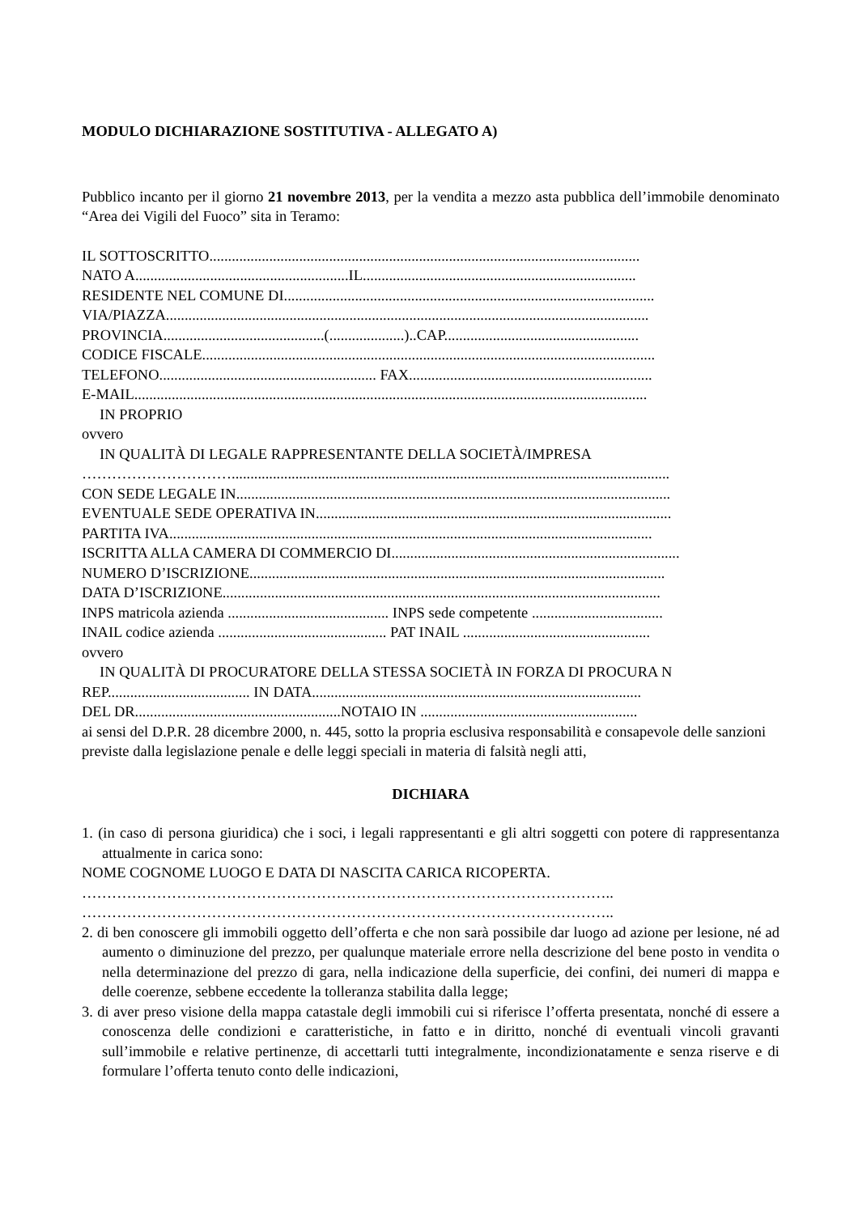MODULO DICHIARAZIONE SOSTITUTIVA - ALLEGATO A)
Pubblico incanto per il giorno 21 novembre 2013, per la vendita a mezzo asta pubblica dell’immobile denominato “Area dei Vigili del Fuoco” sita in Teramo:
IL SOTTOSCRITTO...................................................................................................................
NATO A.........................................................IL.........................................................................
RESIDENTE NEL COMUNE DI...................................................................................................
VIA/PIAZZA.................................................................................................................................
PROVINCIA...........................................(....................)..CAP....................................................
CODICE FISCALE.........................................................................................................................
TELEFONO.......................................................... FAX.................................................................
E-MAIL.........................................................................................................................................
IN PROPRIO
ovvero
IN QUALITÀ DI LEGALE RAPPRESENTANTE DELLA SOCIETÀ/IMPRESA
………………………….....................................................................................................................
CON SEDE LEGALE IN....................................................................................................................
EVENTUALE SEDE OPERATIVA IN...............................................................................................
PARTITA IVA.................................................................................................................................
ISCRITTA ALLA CAMERA DI COMMERCIO DI.............................................................................
NUMERO D’ISCRIZIONE...............................................................................................................
DATA D’ISCRIZIONE.....................................................................................................................
INPS matricola azienda ........................................... INPS sede competente ...................................
INAIL codice azienda ............................................. PAT INAIL ..................................................
ovvero
IN QUALITÀ DI PROCURATORE DELLA STESSA SOCIETÀ IN FORZA DI PROCURA N
REP...................................... IN DATA........................................................................................
DEL DR.......................................................NOTAIO IN ..........................................................
ai sensi del D.P.R. 28 dicembre 2000, n. 445, sotto la propria esclusiva responsabilità e consapevole delle sanzioni previste dalla legislazione penale e delle leggi speciali in materia di falsità negli atti,
DICHIARA
1. (in caso di persona giuridica) che i soci, i legali rappresentanti e gli altri soggetti con potere di rappresentanza attualmente in carica sono:
NOME COGNOME LUOGO E DATA DI NASCITA CARICA RICOPERTA.
……………………………………………………………………………………………..
……………………………………………………………………………………………..
2. di ben conoscere gli immobili oggetto dell’offerta e che non sarà possibile dar luogo ad azione per lesione, né ad aumento o diminuzione del prezzo, per qualunque materiale errore nella descrizione del bene posto in vendita o nella determinazione del prezzo di gara, nella indicazione della superficie, dei confini, dei numeri di mappa e delle coerenze, sebbene eccedente la tolleranza stabilita dalla legge;
3. di aver preso visione della mappa catastale degli immobili cui si riferisce l’offerta presentata, nonché di essere a conoscenza delle condizioni e caratteristiche, in fatto e in diritto, nonché di eventuali vincoli gravanti sull’immobile e relative pertinenze, di accettarli tutti integralmente, incondizionatamente e senza riserve e di formulare l’offerta tenuto conto delle indicazioni,